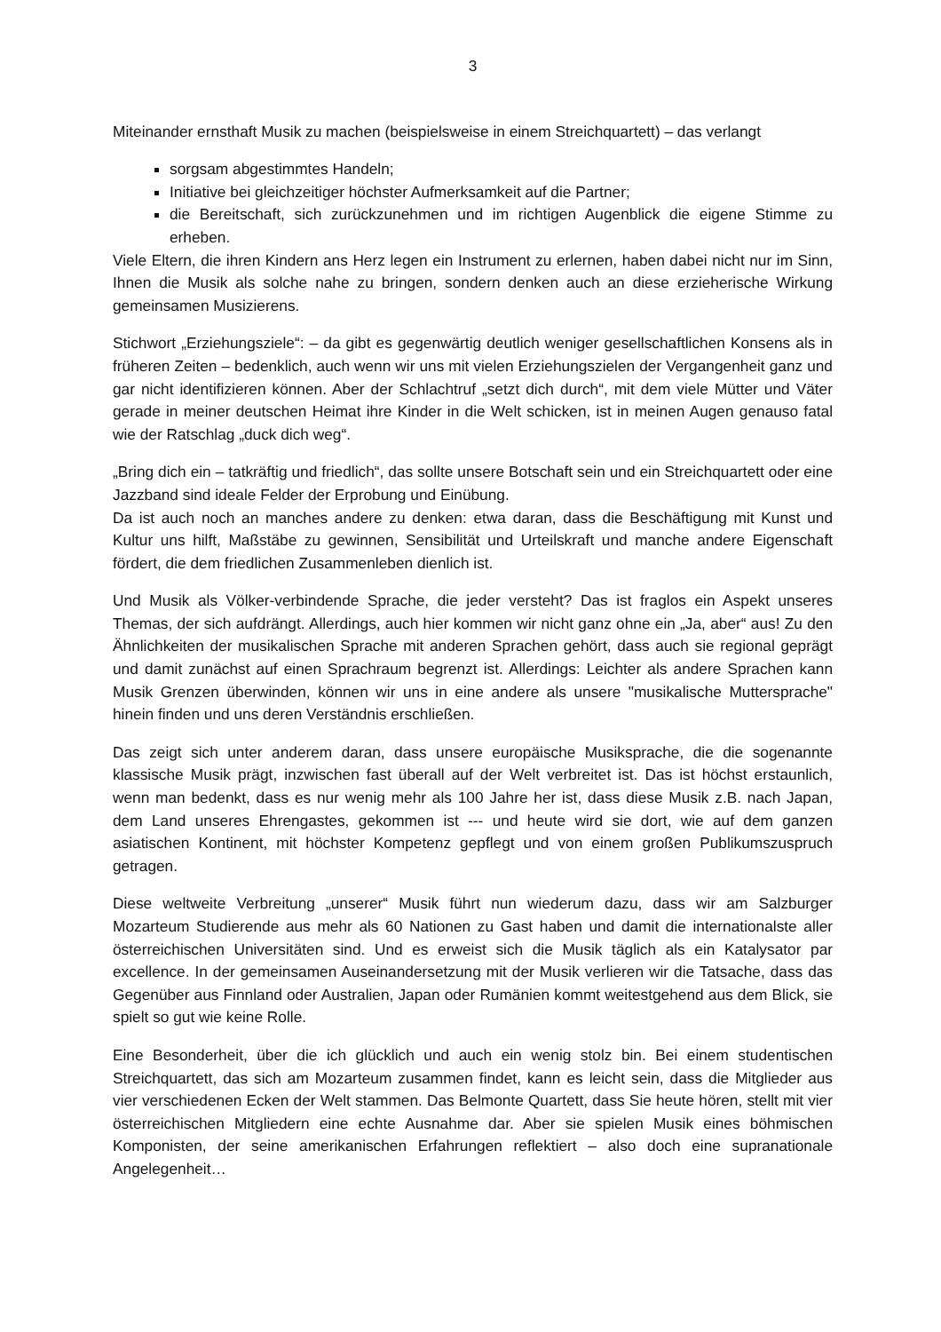3
Miteinander ernsthaft Musik zu machen (beispielsweise in einem Streichquartett) – das verlangt
sorgsam abgestimmtes Handeln;
Initiative bei gleichzeitiger höchster Aufmerksamkeit auf die Partner;
die Bereitschaft, sich zurückzunehmen und im richtigen Augenblick die eigene Stimme zu erheben.
Viele Eltern, die ihren Kindern ans Herz legen ein Instrument zu erlernen, haben dabei nicht nur im Sinn, Ihnen die Musik als solche nahe zu bringen, sondern denken auch an diese erzieherische Wirkung gemeinsamen Musizierens.
Stichwort „Erziehungsziele“: – da gibt es gegenwärtig deutlich weniger gesellschaftlichen Konsens als in früheren Zeiten – bedenklich, auch wenn wir uns mit vielen Erziehungszielen der Vergangenheit ganz und gar nicht identifizieren können. Aber der Schlachtruf „setzt dich durch“, mit dem viele Mütter und Väter gerade in meiner deutschen Heimat ihre Kinder in die Welt schicken, ist in meinen Augen genauso fatal wie der Ratschlag „duck dich weg“.
„Bring dich ein – tatkräftig und friedlich“, das sollte unsere Botschaft sein und ein Streichquartett oder eine Jazzband sind ideale Felder der Erprobung und Einübung.
Da ist auch noch an manches andere zu denken: etwa daran, dass die Beschäftigung mit Kunst und Kultur uns hilft, Maßstäbe zu gewinnen, Sensibilität und Urteilskraft und manche andere Eigenschaft fördert, die dem friedlichen Zusammenleben dienlich ist.
Und Musik als Völker-verbindende Sprache, die jeder versteht? Das ist fraglos ein Aspekt unseres Themas, der sich aufdrängt. Allerdings, auch hier kommen wir nicht ganz ohne ein „Ja, aber“ aus! Zu den Ähnlichkeiten der musikalischen Sprache mit anderen Sprachen gehört, dass auch sie regional geprägt und damit zunächst auf einen Sprachraum begrenzt ist. Allerdings: Leichter als andere Sprachen kann Musik Grenzen überwinden, können wir uns in eine andere als unsere "musikalische Muttersprache" hinein finden und uns deren Verständnis erschließen.
Das zeigt sich unter anderem daran, dass unsere europäische Musiksprache, die die sogenannte klassische Musik prägt, inzwischen fast überall auf der Welt verbreitet ist. Das ist höchst erstaunlich, wenn man bedenkt, dass es nur wenig mehr als 100 Jahre her ist, dass diese Musik z.B. nach Japan, dem Land unseres Ehrengastes, gekommen ist --- und heute wird sie dort, wie auf dem ganzen asiatischen Kontinent, mit höchster Kompetenz gepflegt und von einem großen Publikumszuspruch getragen.
Diese weltweite Verbreitung „unserer“ Musik führt nun wiederum dazu, dass wir am Salzburger Mozarteum Studierende aus mehr als 60 Nationen zu Gast haben und damit die internationalste aller österreichischen Universitäten sind. Und es erweist sich die Musik täglich als ein Katalysator par excellence. In der gemeinsamen Auseinandersetzung mit der Musik verlieren wir die Tatsache, dass das Gegenüber aus Finnland oder Australien, Japan oder Rumänien kommt weitestgehend aus dem Blick, sie spielt so gut wie keine Rolle.
Eine Besonderheit, über die ich glücklich und auch ein wenig stolz bin. Bei einem studentischen Streichquartett, das sich am Mozarteum zusammen findet, kann es leicht sein, dass die Mitglieder aus vier verschiedenen Ecken der Welt stammen. Das Belmonte Quartett, dass Sie heute hören, stellt mit vier österreichischen Mitgliedern eine echte Ausnahme dar. Aber sie spielen Musik eines böhmischen Komponisten, der seine amerikanischen Erfahrungen reflektiert – also doch eine supranationale Angelegenheit…